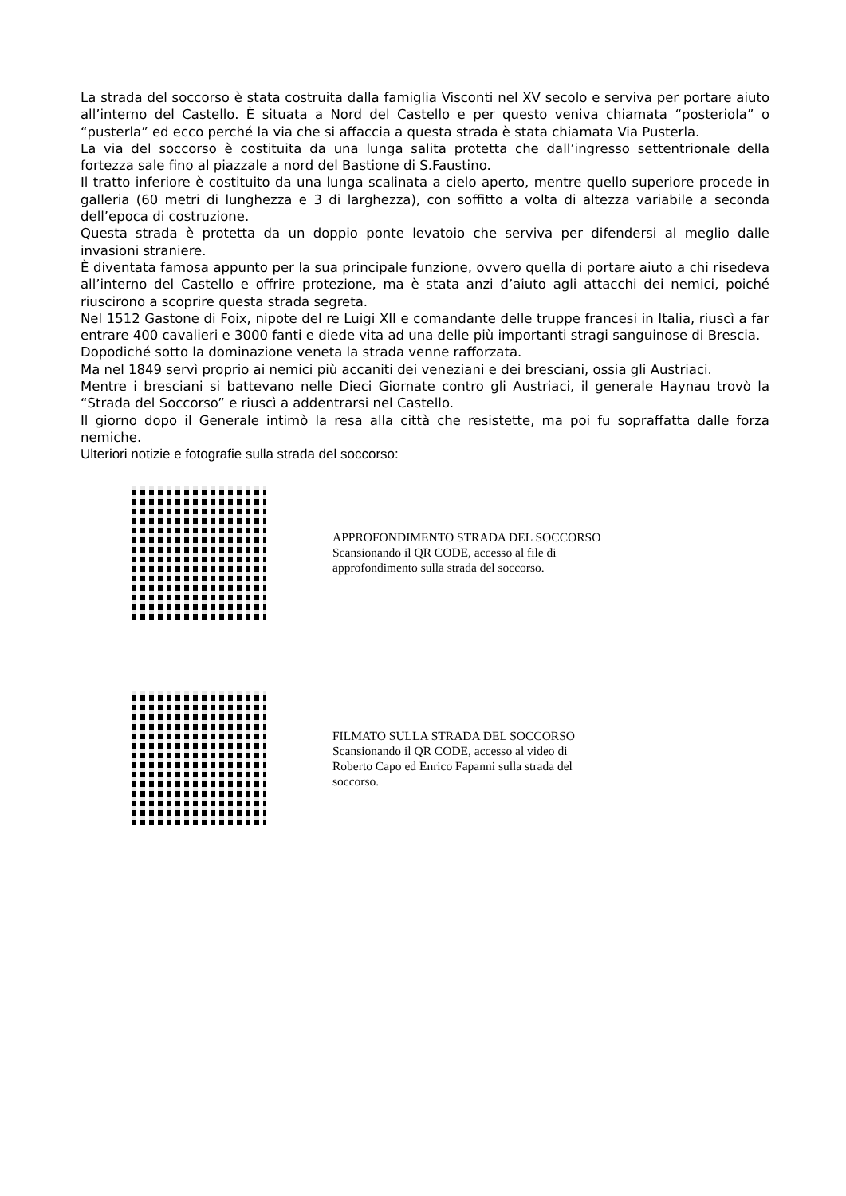La strada del soccorso è stata costruita dalla famiglia Visconti nel XV secolo e serviva per portare aiuto all’interno del Castello. È situata a Nord del Castello e per questo veniva chiamata “posteriola” o “pusterla” ed ecco perché la via che si affaccia a questa strada è stata chiamata Via Pusterla.
La via del soccorso è costituita da una lunga salita protetta che dall’ingresso settentrionale della fortezza sale fino al piazzale a nord del Bastione di S.Faustino.
Il tratto inferiore è costituito da una lunga scalinata a cielo aperto, mentre quello superiore procede in galleria (60 metri di lunghezza e 3 di larghezza), con soffitto a volta di altezza variabile a seconda dell’epoca di costruzione.
Questa strada è protetta da un doppio ponte levatoio che serviva per difendersi al meglio dalle invasioni straniere.
È diventata famosa appunto per la sua principale funzione, ovvero quella di portare aiuto a chi risedeva all’interno del Castello e offrire protezione, ma è stata anzi d’aiuto agli attacchi dei nemici, poiché riuscirono a scoprire questa strada segreta.
Nel 1512 Gastone di Foix, nipote del re Luigi XII e comandante delle truppe francesi in Italia, riuscì a far entrare 400 cavalieri e 3000 fanti e diede vita ad una delle più importanti stragi sanguinose di Brescia.
Dopodiché sotto la dominazione veneta la strada venne rafforzata.
Ma nel 1849 servì proprio ai nemici più accaniti dei veneziani e dei bresciani, ossia gli Austriaci.
Mentre i bresciani si battevano nelle Dieci Giornate contro gli Austriaci, il generale Haynau trovò la “Strada del Soccorso” e riuscì a addentrarsi nel Castello.
Il giorno dopo il Generale intimò la resa alla città che resistette, ma poi fu sopraffatta dalle forza nemiche.
Ulteriori notizie e fotografie sulla strada del soccorso:
APPROFONDIMENTO STRADA DEL SOCCORSO
Scansionando il QR CODE, accesso al file di approfondimento sulla strada del soccorso.
FILMATO SULLA STRADA DEL SOCCORSO
Scansionando il QR CODE, accesso al video di Roberto Capo ed Enrico Fapanni sulla strada del soccorso.